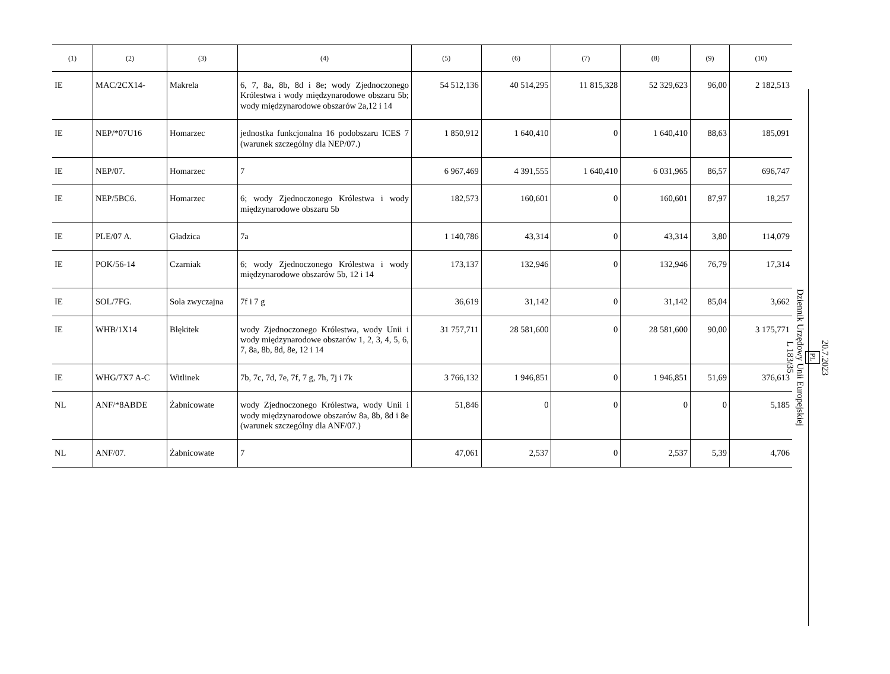| (1) | (2) | (3) | (4) | (5) | (6) | (7) | (8) | (9) | (10) |
| --- | --- | --- | --- | --- | --- | --- | --- | --- | --- |
| IE | MAC/2CX14- | Makrela | 6, 7, 8a, 8b, 8d i 8e; wody Zjednoczonego Królestwa i wody międzynarodowe obszaru 5b; wody międzynarodowe obszarów 2a,12 i 14 | 54 512,136 | 40 514,295 | 11 815,328 | 52 329,623 | 96,00 | 2 182,513 |
| IE | NEP/*07U16 | Homarzec | jednostka funkcjonalna 16 podobszaru ICES 7 (warunek szczególny dla NEP/07.) | 1 850,912 | 1 640,410 | 0 | 1 640,410 | 88,63 | 185,091 |
| IE | NEP/07. | Homarzec | 7 | 6 967,469 | 4 391,555 | 1 640,410 | 6 031,965 | 86,57 | 696,747 |
| IE | NEP/5BC6. | Homarzec | 6; wody Zjednoczonego Królestwa i wody międzynarodowe obszaru 5b | 182,573 | 160,601 | 0 | 160,601 | 87,97 | 18,257 |
| IE | PLE/07 A. | Gładzica | 7a | 1 140,786 | 43,314 | 0 | 43,314 | 3,80 | 114,079 |
| IE | POK/56-14 | Czarniak | 6; wody Zjednoczonego Królestwa i wody międzynarodowe obszarów 5b, 12 i 14 | 173,137 | 132,946 | 0 | 132,946 | 76,79 | 17,314 |
| IE | SOL/7FG. | Sola zwyczajna | 7f i 7 g | 36,619 | 31,142 | 0 | 31,142 | 85,04 | 3,662 |
| IE | WHB/1X14 | Błękitek | wody Zjednoczonego Królestwa, wody Unii i wody międzynarodowe obszarów 1, 2, 3, 4, 5, 6, 7, 8a, 8b, 8d, 8e, 12 i 14 | 31 757,711 | 28 581,600 | 0 | 28 581,600 | 90,00 | 3 175,771 |
| IE | WHG/7X7 A-C | Witlinek | 7b, 7c, 7d, 7e, 7f, 7 g, 7h, 7j i 7k | 3 766,132 | 1 946,851 | 0 | 1 946,851 | 51,69 | 376,613 |
| NL | ANF/*8ABDE | Żabnicowate | wody Zjednoczonego Królestwa, wody Unii i wody międzynarodowe obszarów 8a, 8b, 8d i 8e (warunek szczególny dla ANF/07.) | 51,846 | 0 | 0 | 0 | 0 | 5,185 |
| NL | ANF/07. | Żabnicowate | 7 | 47,061 | 2,537 | 0 | 2,537 | 5,39 | 4,706 |
20.7.2023
PL
Dziennik Urzędowy Unii Europejskiej
L 183/35